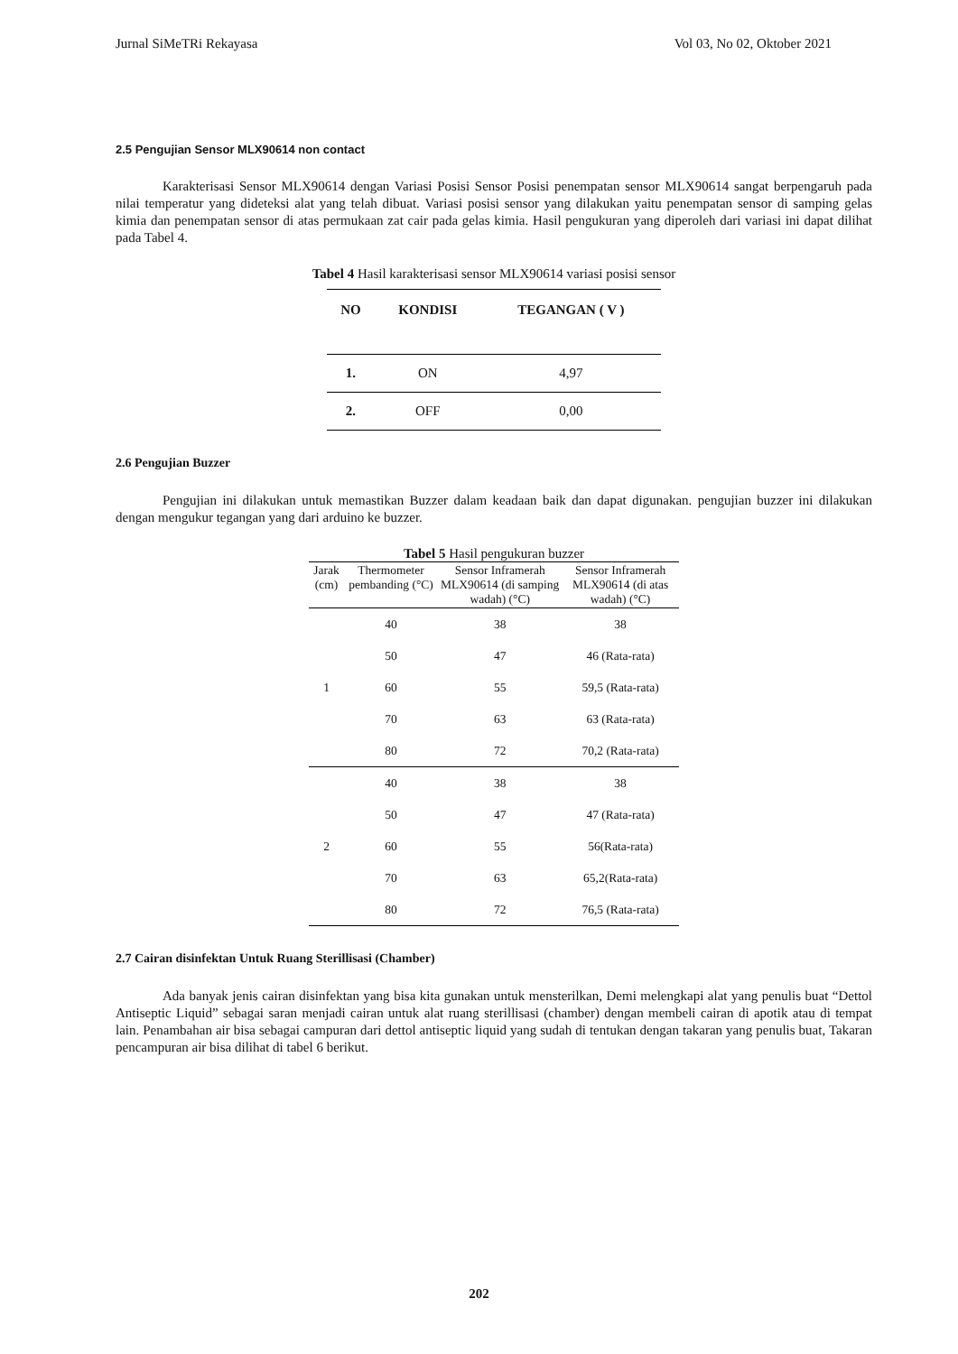Jurnal SiMeTRi Rekayasa Vol 03, No 02, Oktober 2021
2.5 Pengujian Sensor MLX90614 non contact
Karakterisasi Sensor MLX90614 dengan Variasi Posisi Sensor Posisi penempatan sensor MLX90614 sangat berpengaruh pada nilai temperatur yang dideteksi alat yang telah dibuat. Variasi posisi sensor yang dilakukan yaitu penempatan sensor di samping gelas kimia dan penempatan sensor di atas permukaan zat cair pada gelas kimia. Hasil pengukuran yang diperoleh dari variasi ini dapat dilihat pada Tabel 4.
Tabel 4 Hasil karakterisasi sensor MLX90614 variasi posisi sensor
| NO | KONDISI | TEGANGAN ( V ) |
| --- | --- | --- |
| 1. | ON | 4,97 |
| 2. | OFF | 0,00 |
2.6 Pengujian Buzzer
Pengujian ini dilakukan untuk memastikan Buzzer dalam keadaan baik dan dapat digunakan. pengujian buzzer ini dilakukan dengan mengukur tegangan yang dari arduino ke buzzer.
Tabel 5 Hasil pengukuran buzzer
| Jarak (cm) | Thermometer pembanding (°C) | Sensor Inframerah MLX90614 (di samping wadah) (°C) | Sensor Inframerah MLX90614 (di atas wadah) (°C) |
| --- | --- | --- | --- |
| 1 | 40 | 38 | 38 |
| | 50 | 47 | 46 (Rata-rata) |
| | 60 | 55 | 59,5 (Rata-rata) |
| | 70 | 63 | 63 (Rata-rata) |
| | 80 | 72 | 70,2 (Rata-rata) |
| 2 | 40 | 38 | 38 |
| | 50 | 47 | 47 (Rata-rata) |
| | 60 | 55 | 56(Rata-rata) |
| | 70 | 63 | 65,2(Rata-rata) |
| | 80 | 72 | 76,5 (Rata-rata) |
2.7 Cairan disinfektan Untuk Ruang Sterillisasi (Chamber)
Ada banyak jenis cairan disinfektan yang bisa kita gunakan untuk mensterilkan, Demi melengkapi alat yang penulis buat “Dettol Antiseptic Liquid” sebagai saran menjadi cairan untuk alat ruang sterillisasi (chamber) dengan membeli cairan di apotik atau di tempat lain. Penambahan air bisa sebagai campuran dari dettol antiseptic liquid yang sudah di tentukan dengan takaran yang penulis buat, Takaran pencampuran air bisa dilihat di tabel 6 berikut.
202